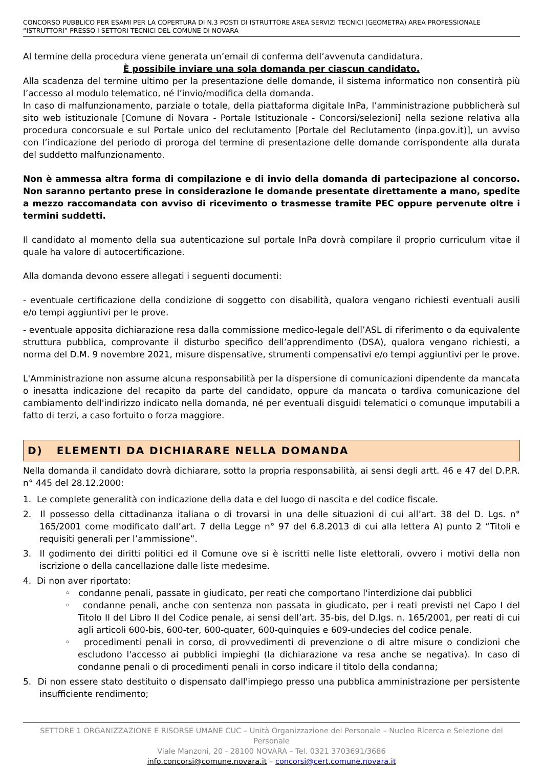CONCORSO PUBBLICO PER ESAMI PER LA COPERTURA DI N.3 POSTI DI ISTRUTTORE AREA SERVIZI TECNICI (GEOMETRA) AREA PROFESSIONALE “ISTRUTTORI” PRESSO I SETTORI TECNICI DEL COMUNE DI NOVARA
Al termine della procedura viene generata un’email di conferma dell’avvenuta candidatura.
È possibile inviare una sola domanda per ciascun candidato.
Alla scadenza del termine ultimo per la presentazione delle domande, il sistema informatico non consentirà più l’accesso al modulo telematico, né l’invio/modifica della domanda.
In caso di malfunzionamento, parziale o totale, della piattaforma digitale InPa, l’amministrazione pubblicherà sul sito web istituzionale [Comune di Novara - Portale Istituzionale - Concorsi/selezioni] nella sezione relativa alla procedura concorsuale e sul Portale unico del reclutamento [Portale del Reclutamento (inpa.gov.it)], un avviso con l’indicazione del periodo di proroga del termine di presentazione delle domande corrispondente alla durata del suddetto malfunzionamento.
Non è ammessa altra forma di compilazione e di invio della domanda di partecipazione al concorso. Non saranno pertanto prese in considerazione le domande presentate direttamente a mano, spedite a mezzo raccomandata con avviso di ricevimento o trasmesse tramite PEC oppure pervenute oltre i termini suddetti.
Il candidato al momento della sua autenticazione sul portale InPa dovrà compilare il proprio curriculum vitae il quale ha valore di autocertificazione.
Alla domanda devono essere allegati i seguenti documenti:
- eventuale certificazione della condizione di soggetto con disabilità, qualora vengano richiesti eventuali ausili e/o tempi aggiuntivi per le prove.
- eventuale apposita dichiarazione resa dalla commissione medico-legale dell’ASL di riferimento o da equivalente struttura pubblica, comprovante il disturbo specifico dell’apprendimento (DSA), qualora vengano richiesti, a norma del D.M. 9 novembre 2021, misure dispensative, strumenti compensativi e/o tempi aggiuntivi per le prove.
L'Amministrazione non assume alcuna responsabilità per la dispersione di comunicazioni dipendente da mancata o inesatta indicazione del recapito da parte del candidato, oppure da mancata o tardiva comunicazione del cambiamento dell'indirizzo indicato nella domanda, né per eventuali disguidi telematici o comunque imputabili a fatto di terzi, a caso fortuito o forza maggiore.
D) ELEMENTI DA DICHIARARE NELLA DOMANDA
Nella domanda il candidato dovrà dichiarare, sotto la propria responsabilità, ai sensi degli artt. 46 e 47 del D.P.R. n° 445 del 28.12.2000:
1. Le complete generalità con indicazione della data e del luogo di nascita e del codice fiscale.
2. Il possesso della cittadinanza italiana o di trovarsi in una delle situazioni di cui all’art. 38 del D. Lgs. n° 165/2001 come modificato dall’art. 7 della Legge n° 97 del 6.8.2013 di cui alla lettera A) punto 2 “Titoli e requisiti generali per l’ammissione”.
3. Il godimento dei diritti politici ed il Comune ove si è iscritti nelle liste elettorali, ovvero i motivi della non iscrizione o della cancellazione dalle liste medesime.
4. Di non aver riportato:
◦ condanne penali, passate in giudicato, per reati che comportano l'interdizione dai pubblici
◦ condanne penali, anche con sentenza non passata in giudicato, per i reati previsti nel Capo I del Titolo II del Libro II del Codice penale, ai sensi dell’art. 35-bis, del D.lgs. n. 165/2001, per reati di cui agli articoli 600-bis, 600-ter, 600-quater, 600-quinquies e 609-undecies del codice penale.
◦ procedimenti penali in corso, di provvedimenti di prevenzione o di altre misure o condizioni che escludono l'accesso ai pubblici impieghi (la dichiarazione va resa anche se negativa). In caso di condanne penali o di procedimenti penali in corso indicare il titolo della condanna;
5. Di non essere stato destituito o dispensato dall'impiego presso una pubblica amministrazione per persistente insufficiente rendimento;
SETTORE 1 ORGANIZZAZIONE E RISORSE UMANE CUC – Unità Organizzazione del Personale – Nucleo Ricerca e Selezione del Personale
Viale Manzoni, 20 - 28100 NOVARA – Tel. 0321 3703691/3686
info.concorsi@comune.novara.it – concorsi@cert.comune.novara.it